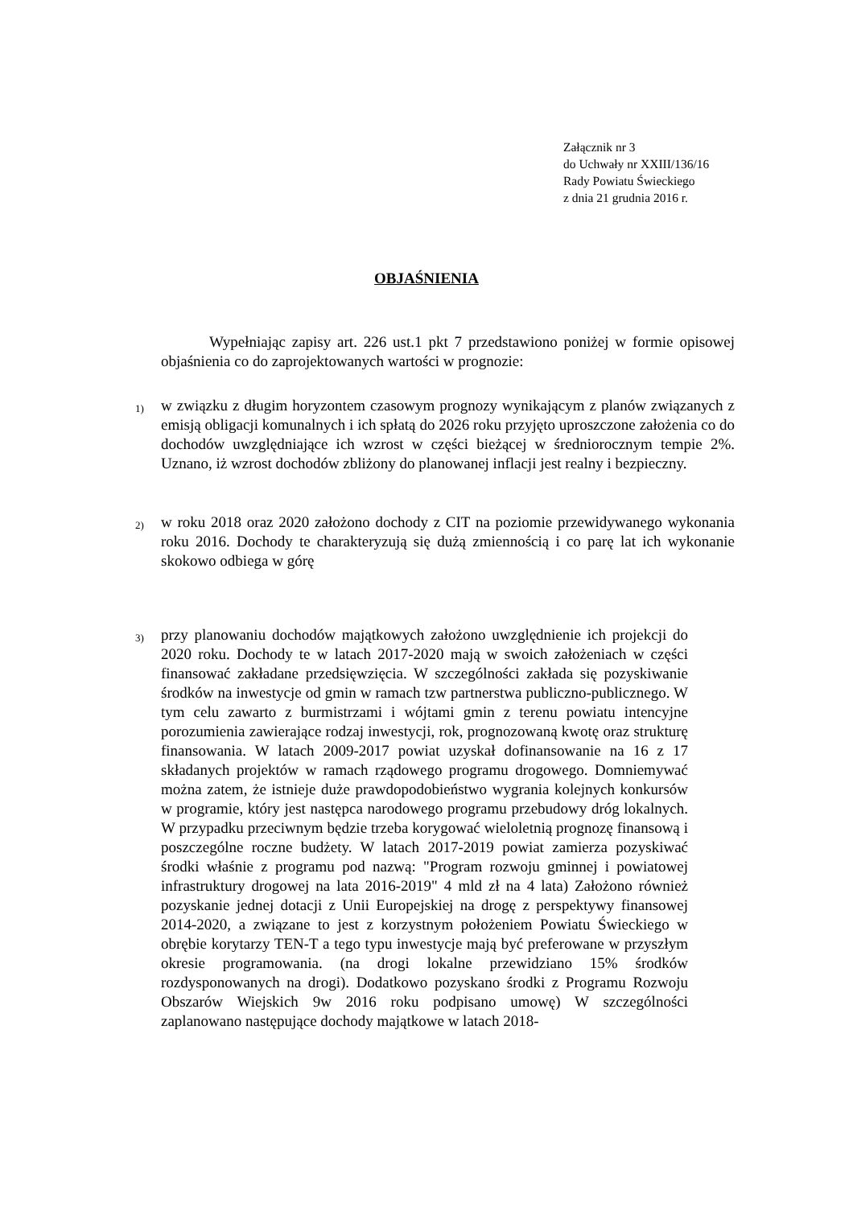Załącznik nr 3
do Uchwały nr XXIII/136/16
Rady Powiatu Świeckiego
z dnia 21 grudnia 2016 r.
OBJAŚNIENIA
Wypełniając zapisy art. 226 ust.1 pkt 7 przedstawiono poniżej w formie opisowej objaśnienia co do zaprojektowanych wartości w prognozie:
1)
w związku z długim horyzontem czasowym prognozy wynikającym z planów związanych z emisją obligacji komunalnych i ich spłatą do 2026 roku przyjęto uproszczone założenia co do dochodów uwzględniające ich wzrost w części bieżącej w średniorocznym tempie 2%. Uznano, iż wzrost dochodów zbliżony do planowanej inflacji jest realny i bezpieczny.
2)
w roku 2018 oraz 2020 założono dochody z CIT na poziomie przewidywanego wykonania roku 2016. Dochody te charakteryzują się dużą zmiennością i co parę lat ich wykonanie skokowo odbiega w górę
3)
przy planowaniu dochodów majątkowych założono uwzględnienie ich projekcji do 2020 roku. Dochody te w latach 2017-2020 mają w swoich założeniach w części finansować zakładane przedsięwzięcia. W szczególności zakłada się pozyskiwanie środków na inwestycje od gmin w ramach tzw partnerstwa publiczno-publicznego. W tym celu zawarto z burmistrzami i wójtami gmin z terenu powiatu intencyjne porozumienia zawierające rodzaj inwestycji, rok, prognozowaną kwotę oraz strukturę finansowania. W latach 2009-2017 powiat uzyskał dofinansowanie na 16 z 17 składanych projektów w ramach rządowego programu drogowego. Domniemywać można zatem, że istnieje duże prawdopodobieństwo wygrania kolejnych konkursów w programie, który jest następca narodowego programu przebudowy dróg lokalnych. W przypadku przeciwnym będzie trzeba korygować wieloletnią prognozę finansową i poszczególne roczne budżety. W latach 2017-2019 powiat zamierza pozyskiwać środki właśnie z programu pod nazwą: "Program rozwoju gminnej i powiatowej infrastruktury drogowej na lata 2016-2019" 4 mld zł na 4 lata) Założono również pozyskanie jednej dotacji z Unii Europejskiej na drogę z perspektywy finansowej 2014-2020, a związane to jest z korzystnym położeniem Powiatu Świeckiego w obrębie korytarzy TEN-T a tego typu inwestycje mają być preferowane w przyszłym okresie programowania. (na drogi lokalne przewidziano 15% środków rozdysponowanych na drogi). Dodatkowo pozyskano środki z Programu Rozwoju Obszarów Wiejskich 9w 2016 roku podpisano umowę) W szczególności zaplanowano następujące dochody majątkowe w latach 2018-